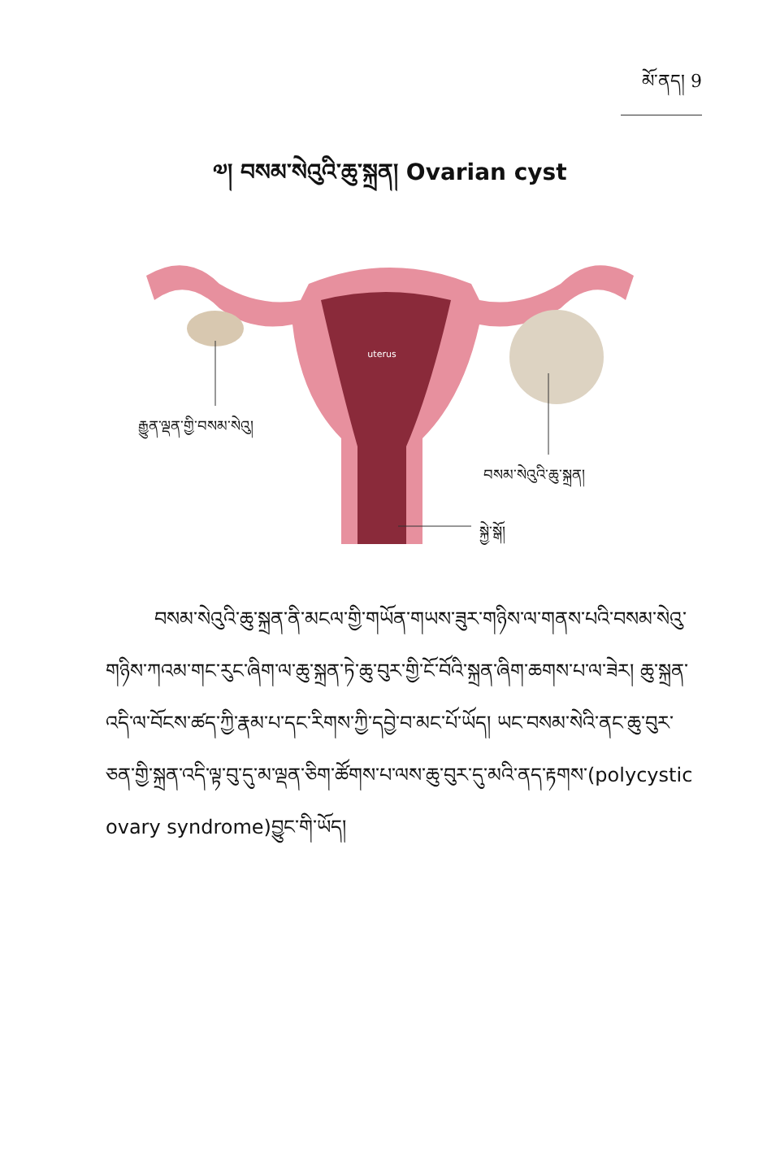མོ་ནད། 9
༧། བསམ་སེའུའི་ཆུ་སྐྲན། Ovarian cyst
uterus
རྒྱུན་ལྡན་གྱི་བསམ་སེའུ།
བསམ་སེའུའི་ཆུ་སྐྲན།
སྐྱེ་སྒོ།
བསམ་སེའུའི་ཆུ་སྐྲན་ནི་མངལ་གྱི་གཡོན་གཡས་ཟུར་གཉིས་ལ་གནས་པའི་བསམ་སེའུ་གཉིས་ཀའམ་གང་རུང་ཞིག་ལ་ཆུ་སྐྲན་ཏེ་ཆུ་བུར་གྱི་ངོ་བོའི་སྐྲན་ཞིག་ཆགས་པ་ལ་ཟེར། ཆུ་སྐྲན་འདི་ལ་བོངས་ཚད་ཀྱི་རྣམ་པ་དང་རིགས་ཀྱི་དབྱེ་བ་མང་པོ་ཡོད། ཡང་བསམ་སེའི་ནང་ཆུ་བུར་ཅན་གྱི་སྐྲན་འདི་ལྟ་བུ་དུ་མ་ལྡན་ཅིག་ཚོགས་པ་ལས་ཆུ་བུར་དུ་མའི་ནད་རྟགས་(polycystic ovary syndrome)བྱུང་གི་ཡོད།